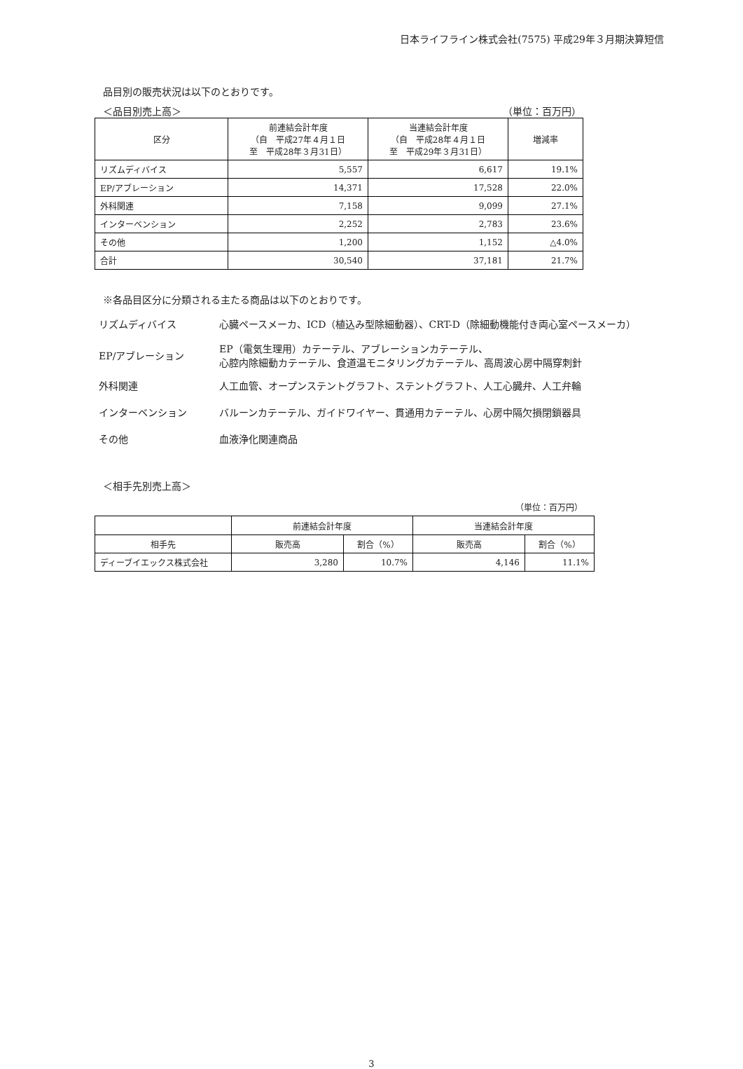日本ライフライン株式会社(7575) 平成29年３月期決算短信
品目別の販売状況は以下のとおりです。
＜品目別売上高＞ （単位：百万円）
| 区分 | 前連結会計年度 （自 平成27年４月１日 至 平成28年３月31日） | 当連結会計年度 （自 平成28年４月１日 至 平成29年３月31日） | 増減率 |
| --- | --- | --- | --- |
| リズムディバイス | 5,557 | 6,617 | 19.1% |
| EP/アブレーション | 14,371 | 17,528 | 22.0% |
| 外科関連 | 7,158 | 9,099 | 27.1% |
| インターベンション | 2,252 | 2,783 | 23.6% |
| その他 | 1,200 | 1,152 | △4.0% |
| 合計 | 30,540 | 37,181 | 21.7% |
※各品目区分に分類される主たる商品は以下のとおりです。
| リズムディバイス | 心臓ペースメーカ、ICD（植込み型除細動器）、CRT-D（除細動機能付き両心室ペースメーカ） |
| EP/アブレーション | EP（電気生理用）カテーテル、アブレーションカテーテル、 心腔内除細動カテーテル、食道温モニタリングカテーテル、高周波心房中隔穿刺針 |
| 外科関連 | 人工血管、オープンステントグラフト、ステントグラフト、人工心臓弁、人工弁輪 |
| インターベンション | バルーンカテーテル、ガイドワイヤー、貫通用カテーテル、心房中隔欠損閉鎖器具 |
| その他 | 血液浄化関連商品 |
＜相手先別売上高＞
（単位：百万円）
| | 前連結会計年度 | | 当連結会計年度 | |
| --- | --- | --- | --- | --- |
| 相手先 | 販売高 | 割合（%） | 販売高 | 割合（%） |
| ディーブイエックス株式会社 | 3,280 | 10.7% | 4,146 | 11.1% |
3